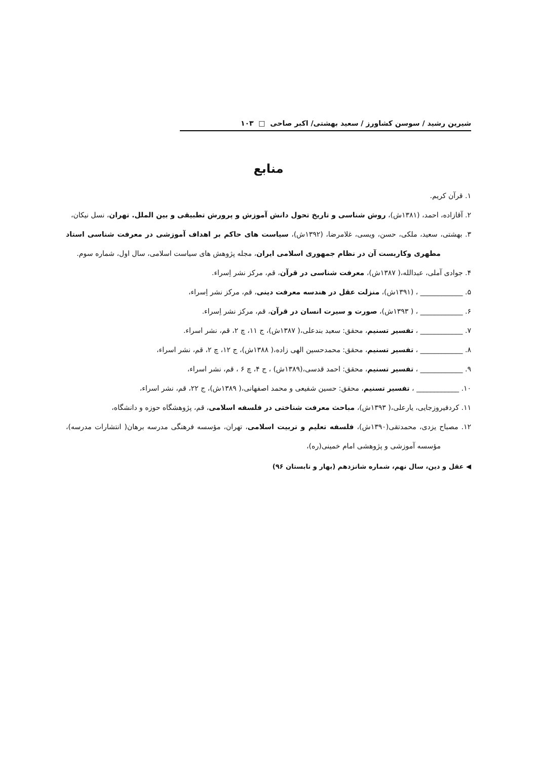شیرین رشید / سوسن کشاورز / سعید بهشتی/ اکبر صاحی □ ۱۰۳
منابع
۱. قرآن کریم.
۲. آقازاده، احمد، (۱۳۸۱ش)، روش شناسی و تاریخ تحول دانش آموزش و پرورش تطبیقی و بین الملل. تهران، نسل نیکان،
۳. بهشتی، سعید، ملکی، حسن، ویسی، غلامرضا، (۱۳۹۲ش)، سیاست های حاکم بر اهداف آموزشی در معرفت شناسی استاد مطهری وکاربست آن در نظام جمهوری اسلامی ایران، مجله پژوهش های سیاست اسلامی، سال اول، شماره سوم.
۴. جوادی آملی، عبدالله،( ۱۳۸۷ش)، معرفت شناسی در قرآن، قم، مرکز نشر اِسراء.
۵. ____________ ، (۱۳۹۱ش)، منزلت عقل در هندسه معرفت دینی، قم، مرکز نشر اِسراء،
۶. ____________ ، ( ۱۳۹۳ش)، صورت و سیرت انسان در قرآن، قم، مرکز نشر اِسراء.
۷. ____________ ، تفسیر تسنیم، محقق: سعید بندعلی،( ۱۳۸۷ش)، ج ۱۱، چ ۲، قم، نشر اسراء.
۸. ____________ ، تفسیر تسنیم، محقق: محمدحسین الهی زاده،( ۱۳۸۸ش)، ج ۱۲، چ ۲، قم، نشر اسراء،
۹. ____________ ، تفسیر تسنیم، محقق: احمد قدسی،(۱۳۸۹ش) ، ج ۴، چ ۶ ، قم، نشر اسراء،
۱۰. ____________ ، تفسیر تسنیم، محقق: حسین شفیعی و محمد اصفهانی،( ۱۳۸۹ش)، ج ۲۲، قم، نشر اسراء،
۱۱. کردفیروزجایی، یارعلی،( ۱۳۹۳ش)، مباحث معرفت شناختی در فلسفه اسلامی، قم، پژوهشگاه حوزه و دانشگاه،
۱۲. مصباح یزدی، محمدتقی(۱۳۹۰ش)، فلسفه تعلیم و تربیت اسلامی، تهران، مؤسسه فرهنگی مدرسه برهان( انتشارات مدرسه)، مؤسسه آموزشی و پژوهشی امام خمینی(ره)،
◀ عقل و دین، سال نهم، شماره شانزدهم (بهار و تابستان ۹۶)